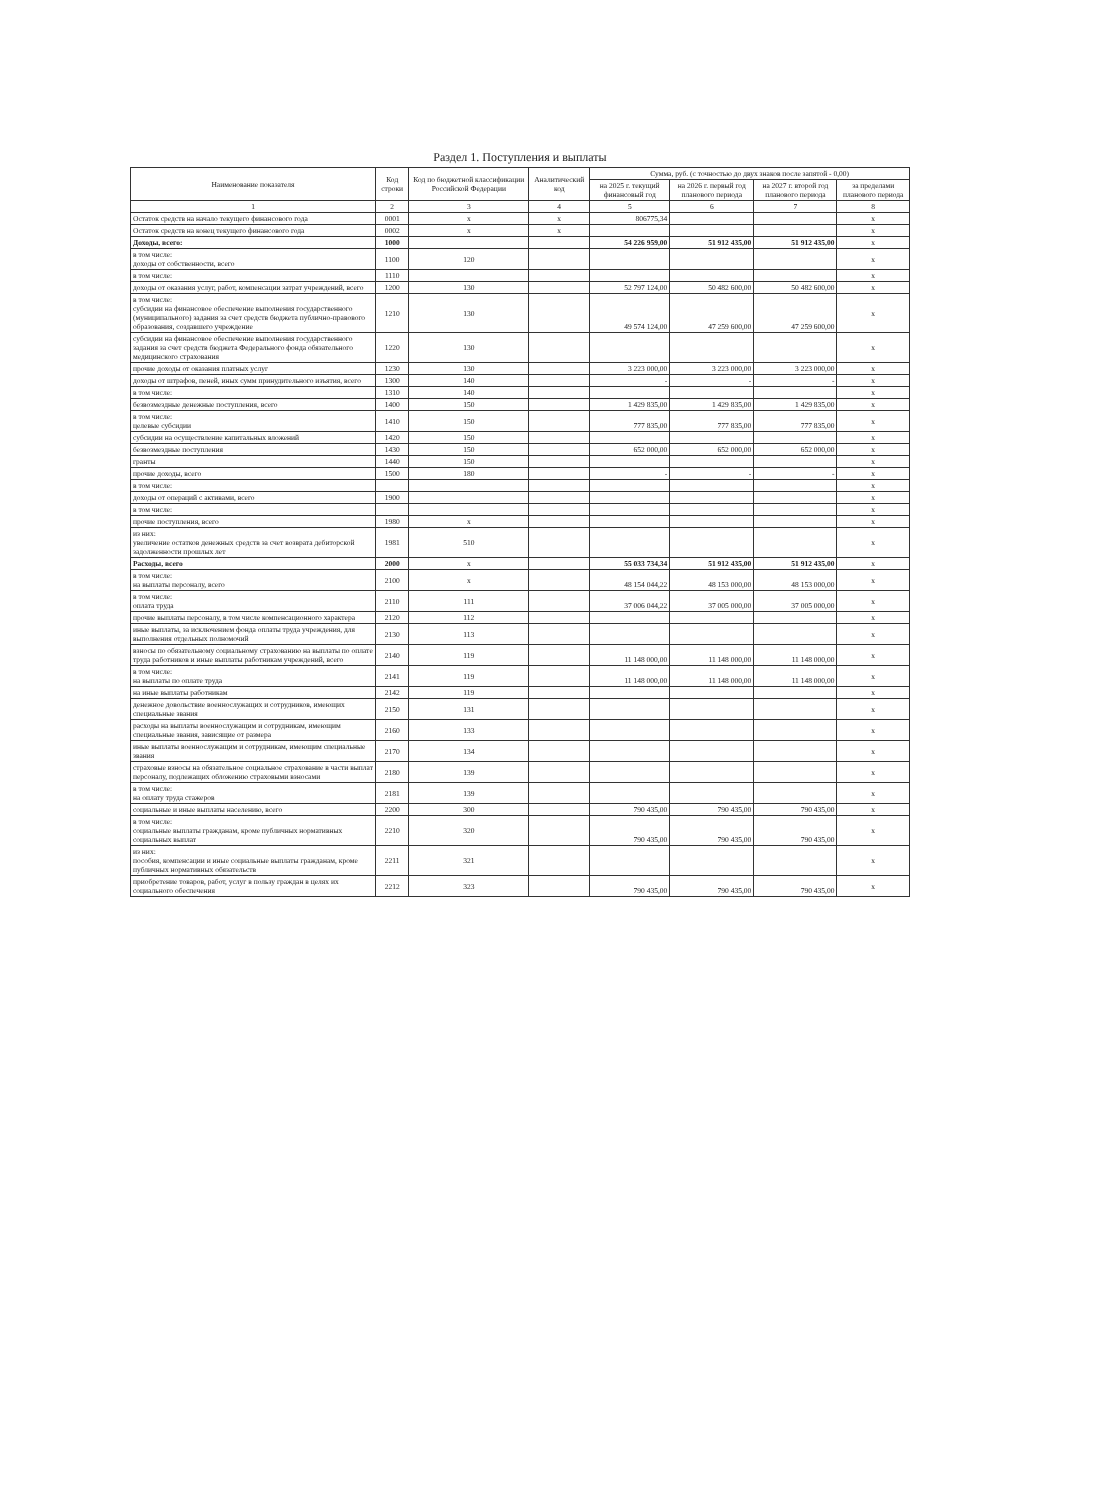Раздел 1. Поступления и выплаты
| Наименование показателя | Код строки | Код по бюджетной классификации Российской Федерации | Аналитический код | Сумма, руб. (с точностью до двух знаков после запятой - 0,00) | | | |
| --- | --- | --- | --- | --- | --- | --- | --- |
| | | | | на 2025 г. текущий финансовый год | на 2026 г. первый год планового периода | на 2027 г. второй год планового периода | за пределами планового периода |
| 1 | 2 | 3 | 4 | 5 | 6 | 7 | 8 |
| Остаток средств на начало текущего финансового года | 0001 | x | x | 806775,34 | | | x |
| Остаток средств на конец текущего финансового года | 0002 | x | x | | | | x |
| Доходы, всего: | 1000 | | | 54 226 959,00 | 51 912 435,00 | 51 912 435,00 | x |
| в том числе: доходы от собственности, всего | 1100 | 120 | | | | | x |
| в том числе: | 1110 | | | | | | x |
| доходы от оказания услуг, работ, компенсации затрат учреждений, всего | 1200 | 130 | | 52 797 124,00 | 50 482 600,00 | 50 482 600,00 | x |
| в том числе: субсидии на финансовое обеспечение выполнения государственного (муниципального) задания за счет средств бюджета публично-правового образования, создавшего учреждение | 1210 | 130 | | 49 574 124,00 | 47 259 600,00 | 47 259 600,00 | x |
| субсидии на финансовое обеспечение выполнения государственного задания за счет средств бюджета Федерального фонда обязательного медицинского страхования | 1220 | 130 | | | | | x |
| прочие доходы от оказания платных услуг | 1230 | 130 | | 3 223 000,00 | 3 223 000,00 | 3 223 000,00 | x |
| доходы от штрафов, пеней, иных сумм принудительного изъятия, всего | 1300 | 140 | | - | - | - | x |
| в том числе: | 1310 | 140 | | | | | x |
| безвозмездные денежные поступления, всего | 1400 | 150 | | 1 429 835,00 | 1 429 835,00 | 1 429 835,00 | x |
| в том числе: целевые субсидии | 1410 | 150 | | 777 835,00 | 777 835,00 | 777 835,00 | x |
| субсидии на осуществление капитальных вложений | 1420 | 150 | | | | | x |
| безвозмездные поступления | 1430 | 150 | | 652 000,00 | 652 000,00 | 652 000,00 | x |
| гранты | 1440 | 150 | | | | | x |
| прочие доходы, всего | 1500 | 180 | | - | - | - | x |
| в том числе: | | | | | | | x |
| доходы от операций с активами, всего | 1900 | | | | | | x |
| в том числе: | | | | | | | x |
| прочие поступления, всего | 1980 | x | | | | | x |
| из них: увеличение остатков денежных средств за счет возврата дебиторской задолженности прошлых лет | 1981 | 510 | | | | | x |
| Расходы, всего | 2000 | x | | 55 033 734,34 | 51 912 435,00 | 51 912 435,00 | x |
| в том числе: на выплаты персоналу, всего | 2100 | x | | 48 154 044,22 | 48 153 000,00 | 48 153 000,00 | x |
| в том числе: оплата труда | 2110 | 111 | | 37 006 044,22 | 37 005 000,00 | 37 005 000,00 | x |
| прочие выплаты персоналу, в том числе компенсационного характера | 2120 | 112 | | | | | x |
| иные выплаты, за исключением фонда оплаты труда учреждения, для выполнения отдельных полномочий | 2130 | 113 | | | | | x |
| взносы по обязательному социальному страхованию на выплаты по оплате труда работников и иные выплаты работникам учреждений, всего | 2140 | 119 | | 11 148 000,00 | 11 148 000,00 | 11 148 000,00 | x |
| в том числе: на выплаты по оплате труда | 2141 | 119 | | 11 148 000,00 | 11 148 000,00 | 11 148 000,00 | x |
| на иные выплаты работникам | 2142 | 119 | | | | | x |
| денежное довольствие военнослужащих и сотрудников, имеющих специальные звания | 2150 | 131 | | | | | x |
| расходы на выплаты военнослужащим и сотрудникам, имеющим специальные звания, зависящие от размера | 2160 | 133 | | | | | x |
| иные выплаты военнослужащим и сотрудникам, имеющим специальные звания | 2170 | 134 | | | | | x |
| страховые взносы на обязательное социальное страхование в части выплат персоналу, подлежащих обложению страховыми взносами | 2180 | 139 | | | | | x |
| в том числе: на оплату труда стажеров | 2181 | 139 | | | | | x |
| социальные и иные выплаты населению, всего | 2200 | 300 | | 790 435,00 | 790 435,00 | 790 435,00 | x |
| в том числе: социальные выплаты гражданам, кроме публичных нормативных социальных выплат | 2210 | 320 | | 790 435,00 | 790 435,00 | 790 435,00 | x |
| из них: пособия, компенсации и иные социальные выплаты гражданам, кроме публичных нормативных обязательств | 2211 | 321 | | | | | x |
| приобретение товаров, работ, услуг в пользу граждан в целях их социального обеспечения | 2212 | 323 | | 790 435,00 | 790 435,00 | 790 435,00 | x |